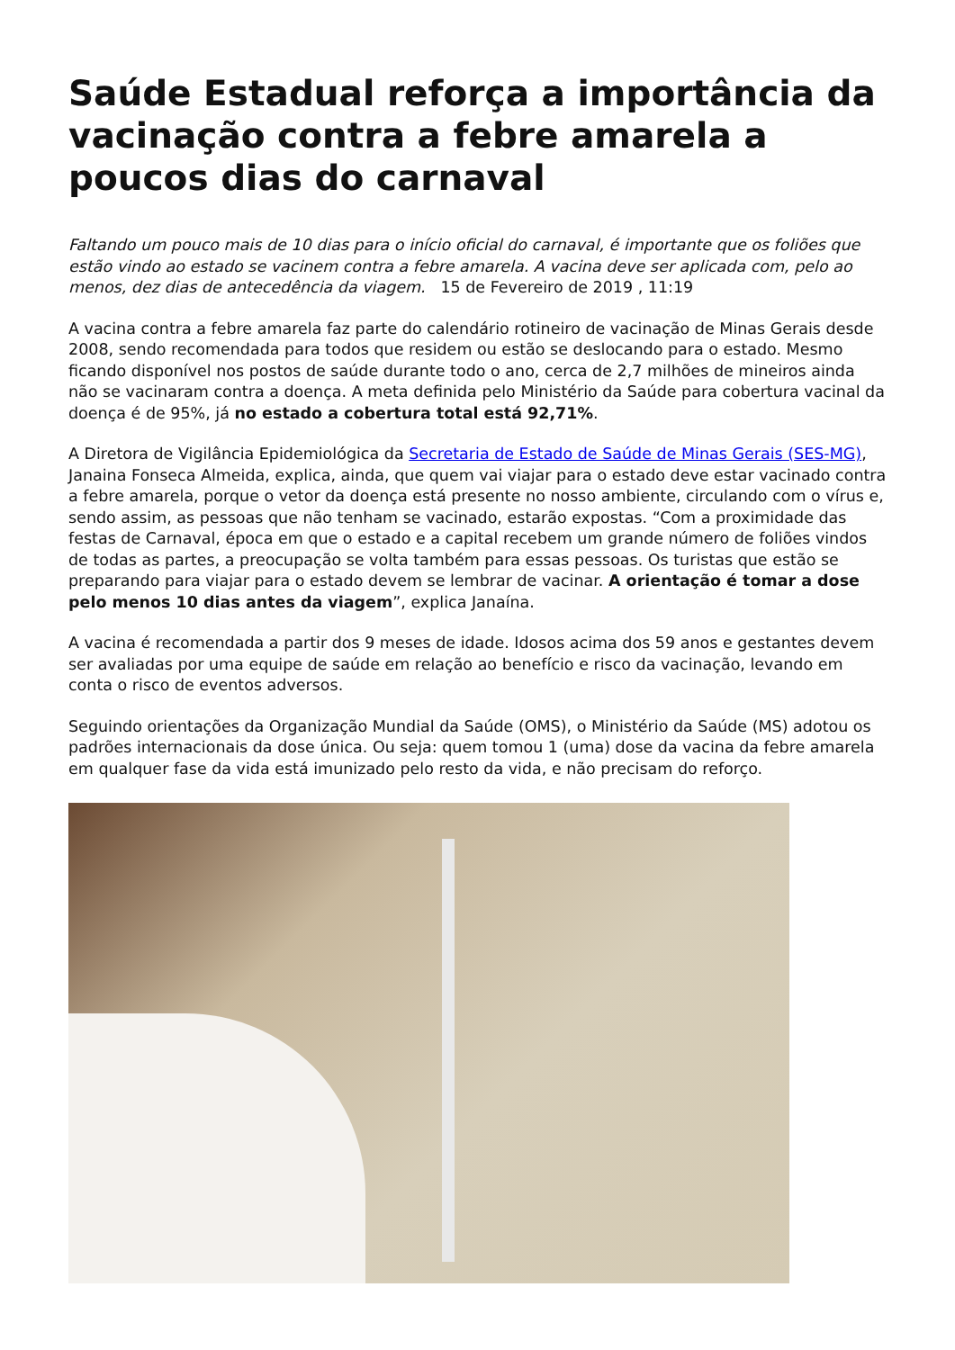Saúde Estadual reforça a importância da vacinação contra a febre amarela a poucos dias do carnaval
Faltando um pouco mais de 10 dias para o início oficial do carnaval, é importante que os foliões que estão vindo ao estado se vacinem contra a febre amarela. A vacina deve ser aplicada com, pelo ao menos, dez dias de antecedência da viagem. 15 de Fevereiro de 2019 , 11:19
A vacina contra a febre amarela faz parte do calendário rotineiro de vacinação de Minas Gerais desde 2008, sendo recomendada para todos que residem ou estão se deslocando para o estado. Mesmo ficando disponível nos postos de saúde durante todo o ano, cerca de 2,7 milhões de mineiros ainda não se vacinaram contra a doença. A meta definida pelo Ministério da Saúde para cobertura vacinal da doença é de 95%, já no estado a cobertura total está 92,71%.
A Diretora de Vigilância Epidemiológica da Secretaria de Estado de Saúde de Minas Gerais (SES-MG), Janaina Fonseca Almeida, explica, ainda, que quem vai viajar para o estado deve estar vacinado contra a febre amarela, porque o vetor da doença está presente no nosso ambiente, circulando com o vírus e, sendo assim, as pessoas que não tenham se vacinado, estarão expostas. “Com a proximidade das festas de Carnaval, época em que o estado e a capital recebem um grande número de foliões vindos de todas as partes, a preocupação se volta também para essas pessoas. Os turistas que estão se preparando para viajar para o estado devem se lembrar de vacinar. A orientação é tomar a dose pelo menos 10 dias antes da viagem”, explica Janaína.
A vacina é recomendada a partir dos 9 meses de idade. Idosos acima dos 59 anos e gestantes devem ser avaliadas por uma equipe de saúde em relação ao benefício e risco da vacinação, levando em conta o risco de eventos adversos.
Seguindo orientações da Organização Mundial da Saúde (OMS), o Ministério da Saúde (MS) adotou os padrões internacionais da dose única. Ou seja: quem tomou 1 (uma) dose da vacina da febre amarela em qualquer fase da vida está imunizado pelo resto da vida, e não precisam do reforço.